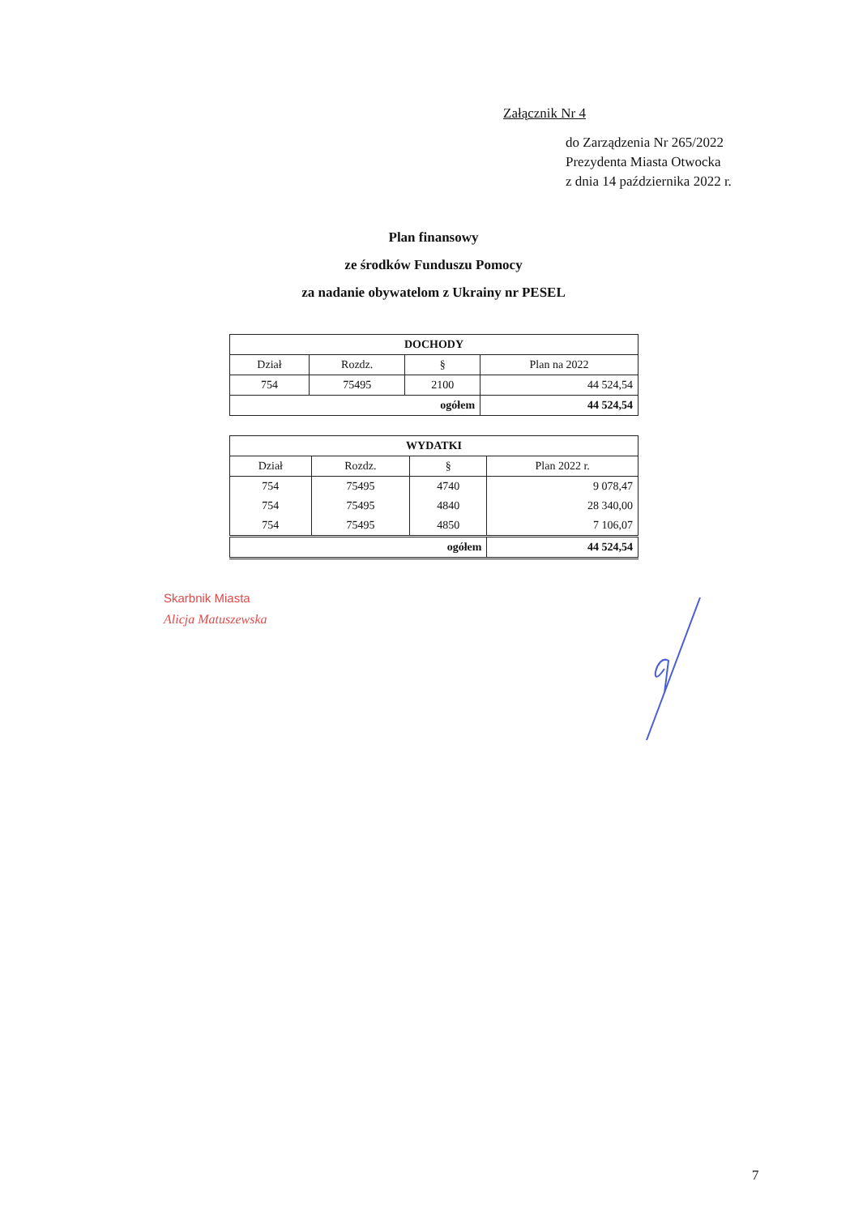Załącznik Nr 4
do Zarządzenia Nr 265/2022
Prezydenta Miasta Otwocka
z dnia 14 października 2022 r.
Plan finansowy
ze środków Funduszu Pomocy
za nadanie obywatelom z Ukrainy nr PESEL
| DOCHODY | | | |
| --- | --- | --- | --- |
| Dział | Rozdz. | § | Plan na 2022 |
| 754 | 75495 | 2100 | 44 524,54 |
| ogółem | | | 44 524,54 |
| WYDATKI | | | |
| --- | --- | --- | --- |
| Dział | Rozdz. | § | Plan 2022 r. |
| 754 | 75495 | 4740 | 9 078,47 |
| 754 | 75495 | 4840 | 28 340,00 |
| 754 | 75495 | 4850 | 7 106,07 |
| ogółem | | | 44 524,54 |
Skarbnik Miasta
Alicja Matuszewska
7